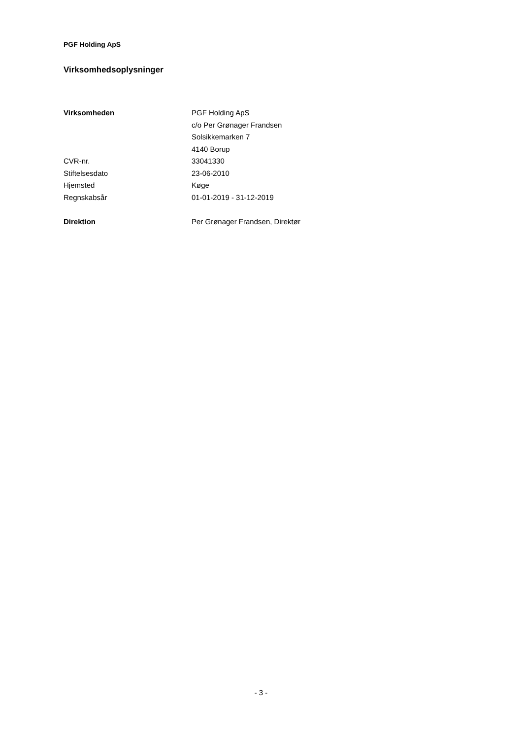PGF Holding ApS
Virksomhedsoplysninger
| Virksomheden | PGF Holding ApS |
| | c/o Per Grønager Frandsen |
| | Solsikkemarken 7 |
| | 4140 Borup |
| CVR-nr. | 33041330 |
| Stiftelsesdato | 23-06-2010 |
| Hjemsted | Køge |
| Regnskabsår | 01-01-2019 - 31-12-2019 |
| Direktion | Per Grønager Frandsen, Direktør |
- 3 -